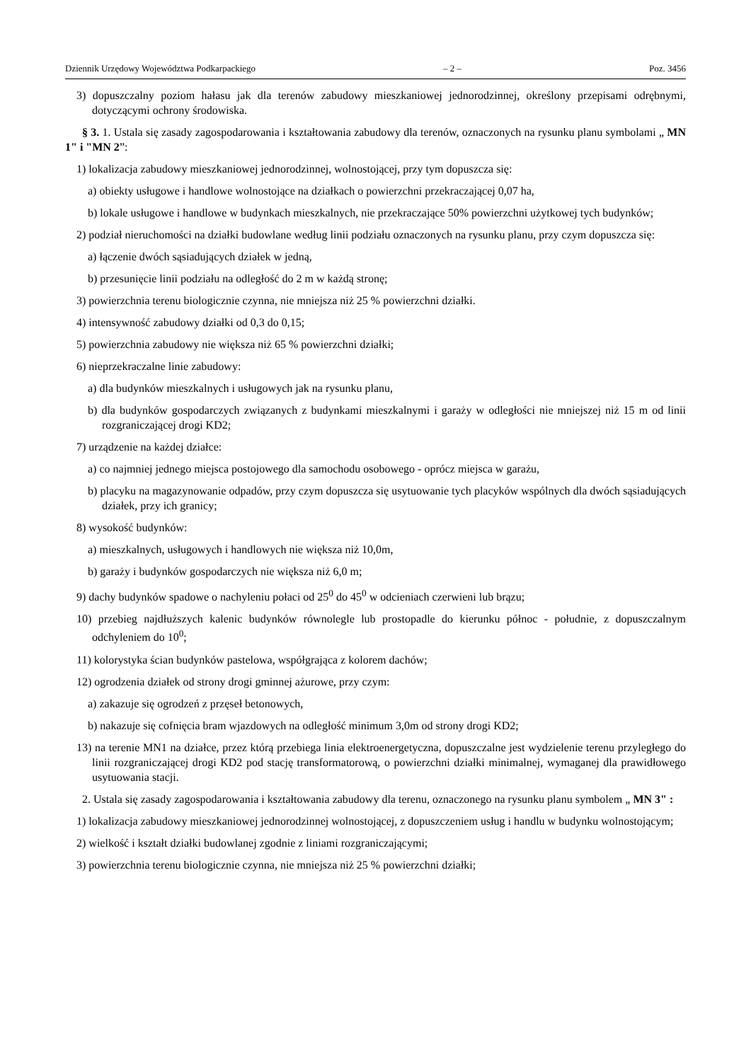Dziennik Urzędowy Województwa Podkarpackiego – 2 – Poz. 3456
3) dopuszczalny poziom hałasu jak dla terenów zabudowy mieszkaniowej jednorodzinnej, określony przepisami odrębnymi, dotyczącymi ochrony środowiska.
§ 3. 1. Ustala się zasady zagospodarowania i kształtowania zabudowy dla terenów, oznaczonych na rysunku planu symbolami „ MN 1" i "MN 2”:
1) lokalizacja zabudowy mieszkaniowej jednorodzinnej, wolnostojącej, przy tym dopuszcza się:
a) obiekty usługowe i handlowe wolnostojące na działkach o powierzchni przekraczającej 0,07 ha,
b) lokale usługowe i handlowe w budynkach mieszkalnych, nie przekraczające 50% powierzchni użytkowej tych budynków;
2) podział nieruchomości na działki budowlane według linii podziału oznaczonych na rysunku planu, przy czym dopuszcza się:
a) łączenie dwóch sąsiadujących działek w jedną,
b) przesunięcie linii podziału na odległość do 2 m w każdą stronę;
3) powierzchnia terenu biologicznie czynna, nie mniejsza niż 25 % powierzchni działki.
4) intensywność zabudowy działki od 0,3 do 0,15;
5) powierzchnia zabudowy nie większa niż 65 % powierzchni działki;
6) nieprzekraczalne linie zabudowy:
a) dla budynków mieszkalnych i usługowych jak na rysunku planu,
b) dla budynków gospodarczych związanych z budynkami mieszkalnymi i garaży w odległości nie mniejszej niż 15 m od linii rozgraniczającej drogi KD2;
7) urządzenie na każdej działce:
a) co najmniej jednego miejsca postojowego dla samochodu osobowego - oprócz miejsca w garażu,
b) placyku na magazynowanie odpadów, przy czym dopuszcza się usytuowanie tych placyków wspólnych dla dwóch sąsiadujących działek, przy ich granicy;
8) wysokość budynków:
a) mieszkalnych, usługowych i handlowych nie większa niż 10,0m,
b) garaży i budynków gospodarczych nie większa niż 6,0 m;
9) dachy budynków spadowe o nachyleniu połaci od 25<sup>0</sup> do 45<sup>0</sup> w odcieniach czerwieni lub brązu;
10) przebieg najdłuższych kalenic budynków równolegle lub prostopadle do kierunku północ - południe, z dopuszczalnym odchyleniem do 10<sup>0</sup>;
11) kolorystyka ścian budynków pastelowa, współgrająca z kolorem dachów;
12) ogrodzenia działek od strony drogi gminnej ażurowe, przy czym:
a) zakazuje się ogrodzeń z przęseł betonowych,
b) nakazuje się cofnięcia bram wjazdowych na odległość minimum 3,0m od strony drogi KD2;
13) na terenie MN1 na działce, przez którą przebiega linia elektroenergetyczna, dopuszczalne jest wydzielenie terenu przyległego do linii rozgraniczającej drogi KD2 pod stację transformatorową, o powierzchni działki minimalnej, wymaganej dla prawidłowego usytuowania stacji.
2. Ustala się zasady zagospodarowania i kształtowania zabudowy dla terenu, oznaczonego na rysunku planu symbolem „ MN 3" :
1) lokalizacja zabudowy mieszkaniowej jednorodzinnej wolnostojącej, z dopuszczeniem usług i handlu w budynku wolnostojącym;
2) wielkość i kształt działki budowlanej zgodnie z liniami rozgraniczającymi;
3) powierzchnia terenu biologicznie czynna, nie mniejsza niż 25 % powierzchni działki;